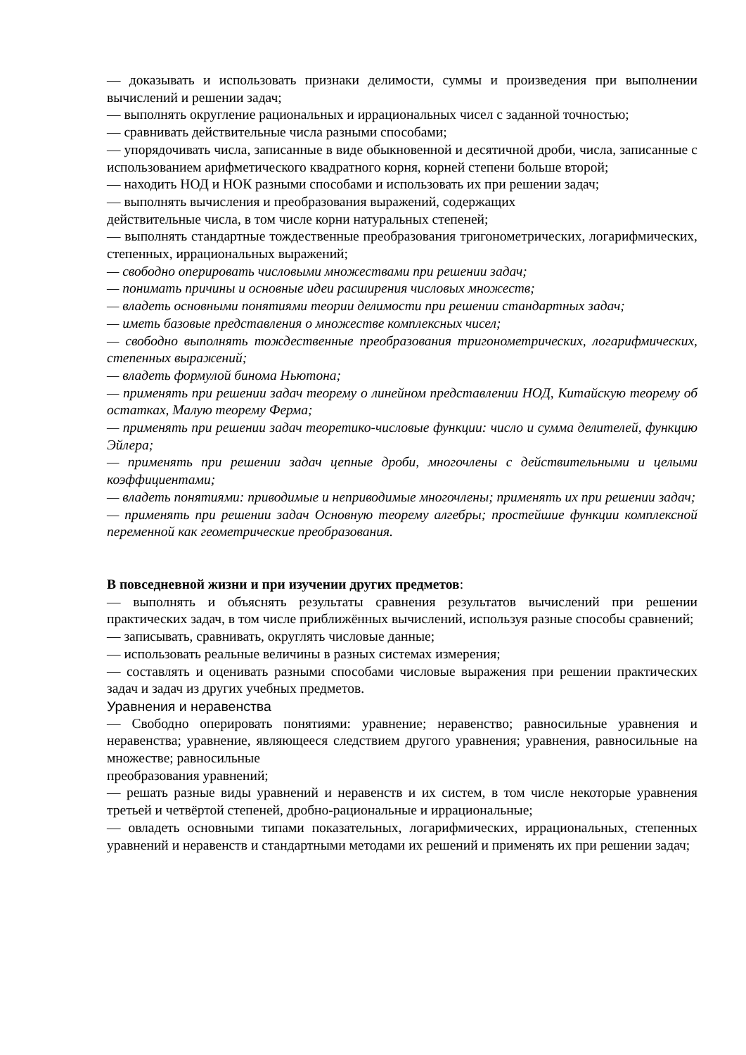— доказывать и использовать признаки делимости, суммы и произведения при выполнении вычислений и решении задач;
— выполнять округление рациональных и иррациональных чисел с заданной точностью;
— сравнивать действительные числа разными способами;
— упорядочивать числа, записанные в виде обыкновенной и десятичной дроби, числа, записанные с использованием арифметического квадратного корня, корней степени больше второй;
— находить НОД и НОК разными способами и использовать их при решении задач;
— выполнять вычисления и преобразования выражений, содержащих
действительные числа, в том числе корни натуральных степеней;
— выполнять стандартные тождественные преобразования тригонометрических, логарифмических, степенных, иррациональных выражений;
— свободно оперировать числовыми множествами при решении задач;
— понимать причины и основные идеи расширения числовых множеств;
— владеть основными понятиями теории делимости при решении стандартных задач;
— иметь базовые представления о множестве комплексных чисел;
— свободно выполнять тождественные преобразования тригонометрических, логарифмических, степенных выражений;
— владеть формулой бинома Ньютона;
— применять при решении задач теорему о линейном представлении НОД, Китайскую теорему об остатках, Малую теорему Ферма;
— применять при решении задач теоретико-числовые функции: число и сумма делителей, функцию Эйлера;
— применять при решении задач цепные дроби, многочлены с действительными и целыми коэффициентами;
— владеть понятиями: приводимые и неприводимые многочлены; применять их при решении задач;
— применять при решении задач Основную теорему алгебры; простейшие функции комплексной переменной как геометрические преобразования.
В повседневной жизни и при изучении других предметов:
— выполнять и объяснять результаты сравнения результатов вычислений при решении практических задач, в том числе приближённых вычислений, используя разные способы сравнений;
— записывать, сравнивать, округлять числовые данные;
— использовать реальные величины в разных системах измерения;
— составлять и оценивать разными способами числовые выражения при решении практических задач и задач из других учебных предметов.
Уравнения и неравенства
— Свободно оперировать понятиями: уравнение; неравенство; равносильные уравнения и неравенства; уравнение, являющееся следствием другого уравнения; уравнения, равносильные на множестве; равносильные
преобразования уравнений;
— решать разные виды уравнений и неравенств и их систем, в том числе некоторые уравнения третьей и четвёртой степеней, дробно-рациональные и иррациональные;
— овладеть основными типами показательных, логарифмических, иррациональных, степенных уравнений и неравенств и стандартными методами их решений и применять их при решении задач;